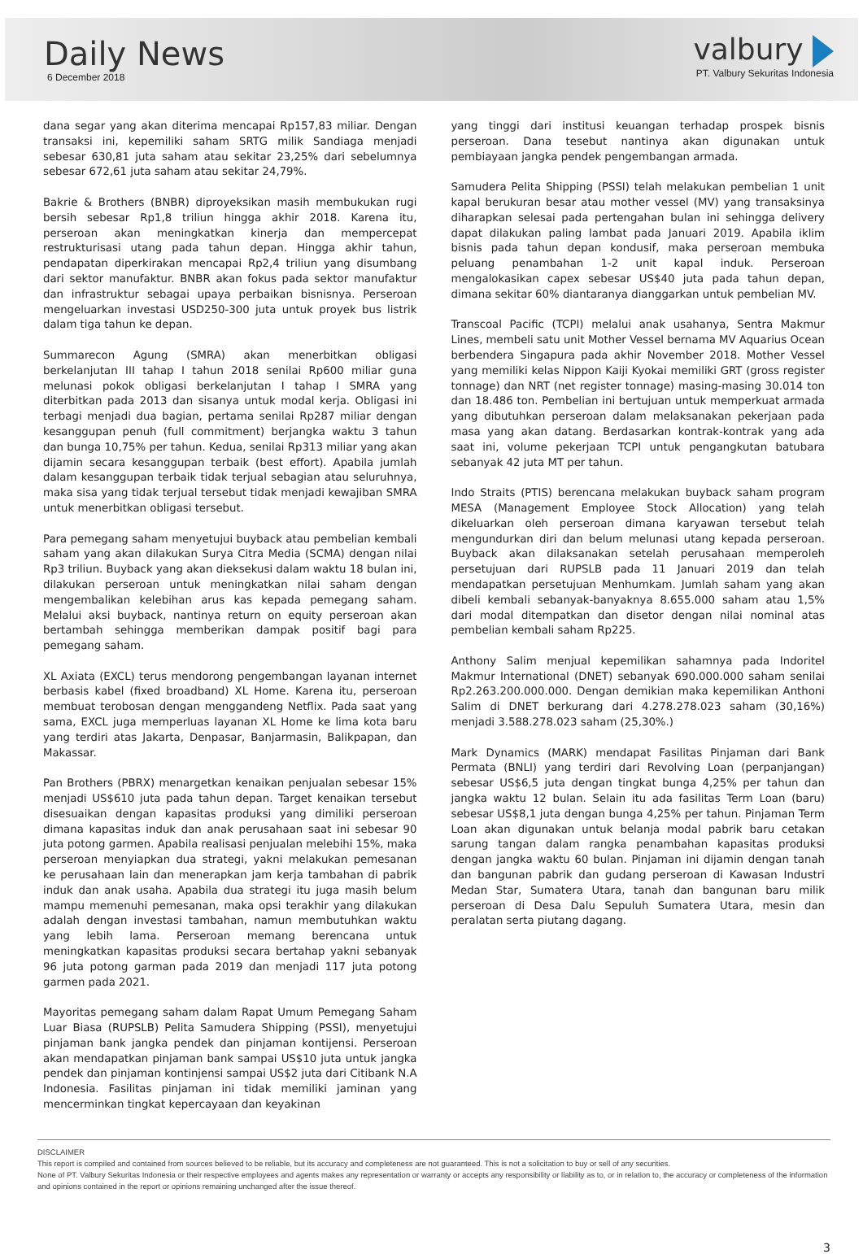Daily News
6 December 2018
valbury
PT. Valbury Sekuritas Indonesia
dana segar yang akan diterima mencapai Rp157,83 miliar. Dengan transaksi ini, kepemiliki saham SRTG milik Sandiaga menjadi sebesar 630,81 juta saham atau sekitar 23,25% dari sebelumnya sebesar 672,61 juta saham atau sekitar 24,79%.
Bakrie & Brothers (BNBR) diproyeksikan masih membukukan rugi bersih sebesar Rp1,8 triliun hingga akhir 2018. Karena itu, perseroan akan meningkatkan kinerja dan mempercepat restrukturisasi utang pada tahun depan. Hingga akhir tahun, pendapatan diperkirakan mencapai Rp2,4 triliun yang disumbang dari sektor manufaktur. BNBR akan fokus pada sektor manufaktur dan infrastruktur sebagai upaya perbaikan bisnisnya. Perseroan mengeluarkan investasi USD250-300 juta untuk proyek bus listrik dalam tiga tahun ke depan.
Summarecon Agung (SMRA) akan menerbitkan obligasi berkelanjutan III tahap I tahun 2018 senilai Rp600 miliar guna melunasi pokok obligasi berkelanjutan I tahap I SMRA yang diterbitkan pada 2013 dan sisanya untuk modal kerja. Obligasi ini terbagi menjadi dua bagian, pertama senilai Rp287 miliar dengan kesanggupan penuh (full commitment) berjangka waktu 3 tahun dan bunga 10,75% per tahun. Kedua, senilai Rp313 miliar yang akan dijamin secara kesanggupan terbaik (best effort). Apabila jumlah dalam kesanggupan terbaik tidak terjual sebagian atau seluruhnya, maka sisa yang tidak terjual tersebut tidak menjadi kewajiban SMRA untuk menerbitkan obligasi tersebut.
Para pemegang saham menyetujui buyback atau pembelian kembali saham yang akan dilakukan Surya Citra Media (SCMA) dengan nilai Rp3 triliun. Buyback yang akan dieksekusi dalam waktu 18 bulan ini, dilakukan perseroan untuk meningkatkan nilai saham dengan mengembalikan kelebihan arus kas kepada pemegang saham. Melalui aksi buyback, nantinya return on equity perseroan akan bertambah sehingga memberikan dampak positif bagi para pemegang saham.
XL Axiata (EXCL) terus mendorong pengembangan layanan internet berbasis kabel (fixed broadband) XL Home. Karena itu, perseroan membuat terobosan dengan menggandeng Netflix. Pada saat yang sama, EXCL juga memperluas layanan XL Home ke lima kota baru yang terdiri atas Jakarta, Denpasar, Banjarmasin, Balikpapan, dan Makassar.
Pan Brothers (PBRX) menargetkan kenaikan penjualan sebesar 15% menjadi US$610 juta pada tahun depan. Target kenaikan tersebut disesuaikan dengan kapasitas produksi yang dimiliki perseroan dimana kapasitas induk dan anak perusahaan saat ini sebesar 90 juta potong garmen. Apabila realisasi penjualan melebihi 15%, maka perseroan menyiapkan dua strategi, yakni melakukan pemesanan ke perusahaan lain dan menerapkan jam kerja tambahan di pabrik induk dan anak usaha. Apabila dua strategi itu juga masih belum mampu memenuhi pemesanan, maka opsi terakhir yang dilakukan adalah dengan investasi tambahan, namun membutuhkan waktu yang lebih lama. Perseroan memang berencana untuk meningkatkan kapasitas produksi secara bertahap yakni sebanyak 96 juta potong garman pada 2019 dan menjadi 117 juta potong garmen pada 2021.
Mayoritas pemegang saham dalam Rapat Umum Pemegang Saham Luar Biasa (RUPSLB) Pelita Samudera Shipping (PSSI), menyetujui pinjaman bank jangka pendek dan pinjaman kontijensi. Perseroan akan mendapatkan pinjaman bank sampai US$10 juta untuk jangka pendek dan pinjaman kontinjensi sampai US$2 juta dari Citibank N.A Indonesia. Fasilitas pinjaman ini tidak memiliki jaminan yang mencerminkan tingkat kepercayaan dan keyakinan
yang tinggi dari institusi keuangan terhadap prospek bisnis perseroan. Dana tesebut nantinya akan digunakan untuk pembiayaan jangka pendek pengembangan armada.
Samudera Pelita Shipping (PSSI) telah melakukan pembelian 1 unit kapal berukuran besar atau mother vessel (MV) yang transaksinya diharapkan selesai pada pertengahan bulan ini sehingga delivery dapat dilakukan paling lambat pada Januari 2019. Apabila iklim bisnis pada tahun depan kondusif, maka perseroan membuka peluang penambahan 1-2 unit kapal induk. Perseroan mengalokasikan capex sebesar US$40 juta pada tahun depan, dimana sekitar 60% diantaranya dianggarkan untuk pembelian MV.
Transcoal Pacific (TCPI) melalui anak usahanya, Sentra Makmur Lines, membeli satu unit Mother Vessel bernama MV Aquarius Ocean berbendera Singapura pada akhir November 2018. Mother Vessel yang memiliki kelas Nippon Kaiji Kyokai memiliki GRT (gross register tonnage) dan NRT (net register tonnage) masing-masing 30.014 ton dan 18.486 ton. Pembelian ini bertujuan untuk memperkuat armada yang dibutuhkan perseroan dalam melaksanakan pekerjaan pada masa yang akan datang. Berdasarkan kontrak-kontrak yang ada saat ini, volume pekerjaan TCPI untuk pengangkutan batubara sebanyak 42 juta MT per tahun.
Indo Straits (PTIS) berencana melakukan buyback saham program MESA (Management Employee Stock Allocation) yang telah dikeluarkan oleh perseroan dimana karyawan tersebut telah mengundurkan diri dan belum melunasi utang kepada perseroan. Buyback akan dilaksanakan setelah perusahaan memperoleh persetujuan dari RUPSLB pada 11 Januari 2019 dan telah mendapatkan persetujuan Menhumkam. Jumlah saham yang akan dibeli kembali sebanyak-banyaknya 8.655.000 saham atau 1,5% dari modal ditempatkan dan disetor dengan nilai nominal atas pembelian kembali saham Rp225.
Anthony Salim menjual kepemilikan sahamnya pada Indoritel Makmur International (DNET) sebanyak 690.000.000 saham senilai Rp2.263.200.000.000. Dengan demikian maka kepemilikan Anthoni Salim di DNET berkurang dari 4.278.278.023 saham (30,16%) menjadi 3.588.278.023 saham (25,30%.)
Mark Dynamics (MARK) mendapat Fasilitas Pinjaman dari Bank Permata (BNLI) yang terdiri dari Revolving Loan (perpanjangan) sebesar US$6,5 juta dengan tingkat bunga 4,25% per tahun dan jangka waktu 12 bulan. Selain itu ada fasilitas Term Loan (baru) sebesar US$8,1 juta dengan bunga 4,25% per tahun. Pinjaman Term Loan akan digunakan untuk belanja modal pabrik baru cetakan sarung tangan dalam rangka penambahan kapasitas produksi dengan jangka waktu 60 bulan. Pinjaman ini dijamin dengan tanah dan bangunan pabrik dan gudang perseroan di Kawasan Industri Medan Star, Sumatera Utara, tanah dan bangunan baru milik perseroan di Desa Dalu Sepuluh Sumatera Utara, mesin dan peralatan serta piutang dagang.
DISCLAIMER
This report is compiled and contained from sources believed to be reliable, but its accuracy and completeness are not guaranteed. This is not a solicitation to buy or sell of any securities.
None of PT. Valbury Sekuritas Indonesia or their respective employees and agents makes any representation or warranty or accepts any responsibility or liability as to, or in relation to, the accuracy or completeness of the information and opinions contained in the report or opinions remaining unchanged after the issue thereof.
3